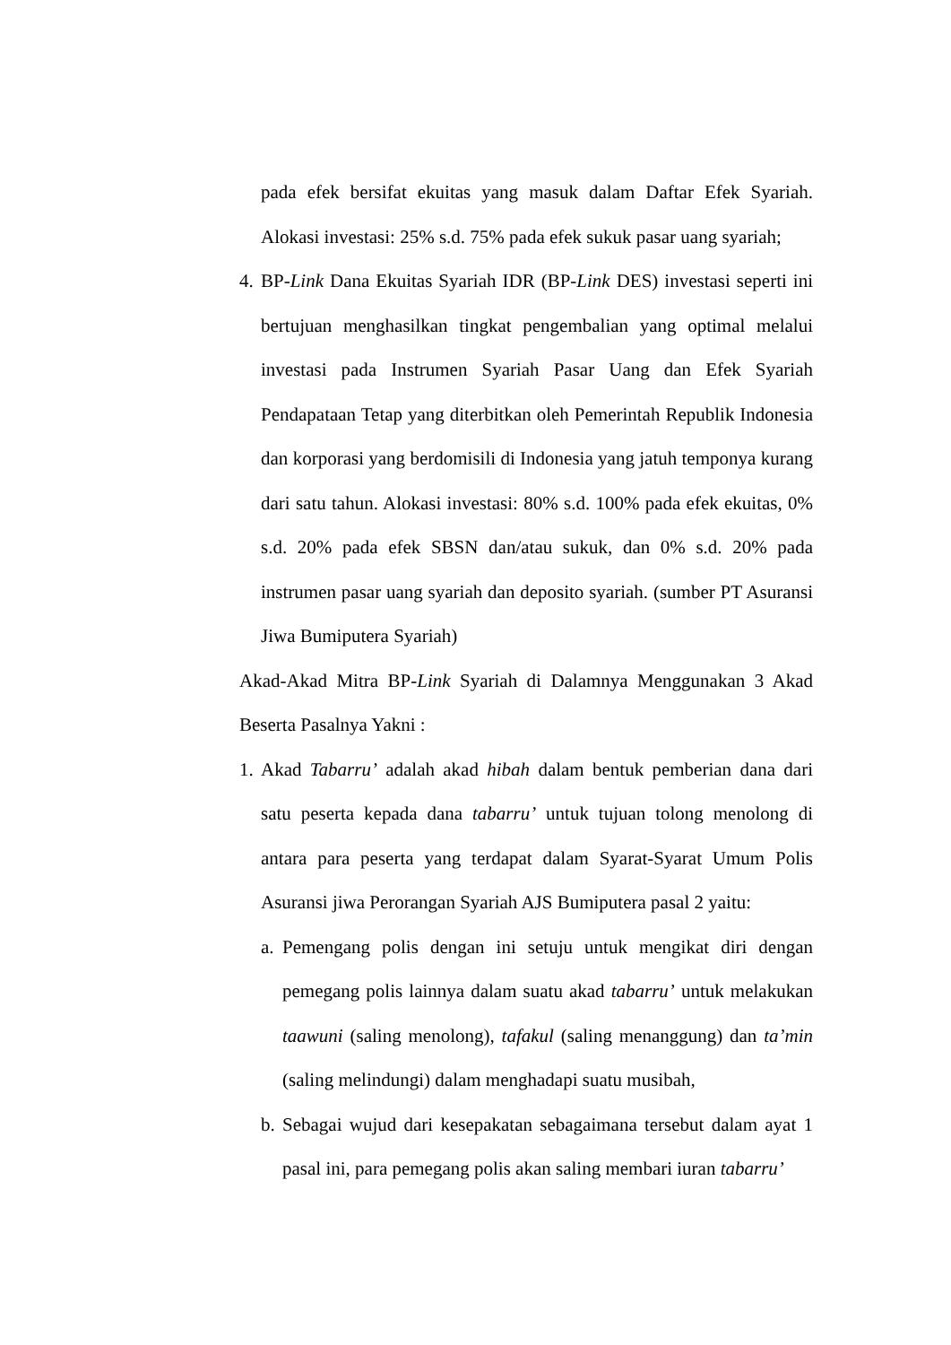pada efek bersifat ekuitas yang masuk dalam Daftar Efek Syariah. Alokasi investasi: 25% s.d. 75% pada efek sukuk pasar uang syariah;
4.
BP-Link Dana Ekuitas Syariah IDR (BP-Link DES) investasi seperti ini bertujuan menghasilkan tingkat pengembalian yang optimal melalui investasi pada Instrumen Syariah Pasar Uang dan Efek Syariah Pendapataan Tetap yang diterbitkan oleh Pemerintah Republik Indonesia dan korporasi yang berdomisili di Indonesia yang jatuh temponya kurang dari satu tahun. Alokasi investasi: 80% s.d. 100% pada efek ekuitas, 0% s.d. 20% pada efek SBSN dan/atau sukuk, dan 0% s.d. 20% pada instrumen pasar uang syariah dan deposito syariah. (sumber PT Asuransi Jiwa Bumiputera Syariah)
Akad-Akad Mitra BP-Link Syariah di Dalamnya Menggunakan 3 Akad Beserta Pasalnya Yakni :
1.
Akad Tabarru’ adalah akad hibah dalam bentuk pemberian dana dari satu peserta kepada dana tabarru’ untuk tujuan tolong menolong di antara para peserta yang terdapat dalam Syarat-Syarat Umum Polis Asuransi jiwa Perorangan Syariah AJS Bumiputera pasal 2 yaitu:
a.
Pemengang polis dengan ini setuju untuk mengikat diri dengan pemegang polis lainnya dalam suatu akad tabarru’ untuk melakukan taawuni (saling menolong), tafakul (saling menanggung) dan ta’min (saling melindungi) dalam menghadapi suatu musibah,
b.
Sebagai wujud dari kesepakatan sebagaimana tersebut dalam ayat 1 pasal ini, para pemegang polis akan saling membari iuran tabarru’